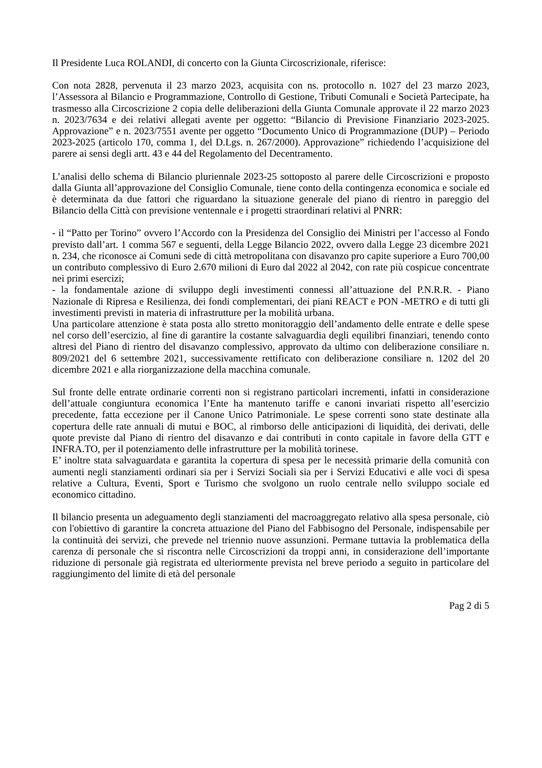Il Presidente Luca ROLANDI, di concerto con la Giunta Circoscrizionale, riferisce:
Con nota 2828, pervenuta il 23 marzo 2023, acquisita con ns. protocollo n. 1027 del 23 marzo 2023, l’Assessora al Bilancio e Programmazione, Controllo di Gestione, Tributi Comunali e Società Partecipate, ha trasmesso alla Circoscrizione 2 copia delle deliberazioni della Giunta Comunale approvate il 22 marzo 2023 n. 2023/7634 e dei relativi allegati avente per oggetto: “Bilancio di Previsione Finanziario 2023-2025. Approvazione” e n. 2023/7551 avente per oggetto “Documento Unico di Programmazione (DUP) – Periodo 2023-2025 (articolo 170, comma 1, del D.Lgs. n. 267/2000). Approvazione” richiedendo l’acquisizione del parere ai sensi degli artt. 43 e 44 del Regolamento del Decentramento.
L’analisi dello schema di Bilancio pluriennale 2023-25 sottoposto al parere delle Circoscrizioni e proposto dalla Giunta all’approvazione del Consiglio Comunale, tiene conto della contingenza economica e sociale ed è determinata da due fattori che riguardano la situazione generale del piano di rientro in pareggio del Bilancio della Città con previsione ventennale e i progetti straordinari relativi al PNRR:
- il “Patto per Torino” ovvero l’Accordo con la Presidenza del Consiglio dei Ministri per l’accesso al Fondo previsto dall’art. 1 comma 567 e seguenti, della Legge Bilancio 2022, ovvero dalla Legge 23 dicembre 2021 n. 234, che riconosce ai Comuni sede di città metropolitana con disavanzo pro capite superiore a Euro 700,00 un contributo complessivo di Euro 2.670 milioni di Euro dal 2022 al 2042, con rate più cospicue concentrate nei primi esercizi;
- la fondamentale azione di sviluppo degli investimenti connessi all’attuazione del P.N.R.R. - Piano Nazionale di Ripresa e Resilienza, dei fondi complementari, dei piani REACT e PON -METRO e di tutti gli investimenti previsti in materia di infrastrutture per la mobilità urbana.
Una particolare attenzione è stata posta allo stretto monitoraggio dell’andamento delle entrate e delle spese nel corso dell’esercizio, al fine di garantire la costante salvaguardia degli equilibri finanziari, tenendo conto altresì del Piano di rientro del disavanzo complessivo, approvato da ultimo con deliberazione consiliare n. 809/2021 del 6 settembre 2021, successivamente rettificato con deliberazione consiliare n. 1202 del 20 dicembre 2021 e alla riorganizzazione della macchina comunale.
Sul fronte delle entrate ordinarie correnti non si registrano particolari incrementi, infatti in considerazione dell’attuale congiuntura economica l’Ente ha mantenuto tariffe e canoni invariati rispetto all’esercizio precedente, fatta eccezione per il Canone Unico Patrimoniale. Le spese correnti sono state destinate alla copertura delle rate annuali di mutui e BOC, al rimborso delle anticipazioni di liquidità, dei derivati, delle quote previste dal Piano di rientro del disavanzo e dai contributi in conto capitale in favore della GTT e INFRA.TO, per il potenziamento delle infrastrutture per la mobilità torinese.
E’ inoltre stata salvaguardata e garantita la copertura di spesa per le necessità primarie della comunità con aumenti negli stanziamenti ordinari sia per i Servizi Sociali sia per i Servizi Educativi e alle voci di spesa relative a Cultura, Eventi, Sport e Turismo che svolgono un ruolo centrale nello sviluppo sociale ed economico cittadino.
Il bilancio presenta un adeguamento degli stanziamenti del macroaggregato relativo alla spesa personale, ciò con l'obiettivo di garantire la concreta attuazione del Piano del Fabbisogno del Personale, indispensabile per la continuità dei servizi, che prevede nel triennio nuove assunzioni. Permane tuttavia la problematica della carenza di personale che si riscontra nelle Circoscrizioni da troppi anni, in considerazione dell’importante riduzione di personale già registrata ed ulteriormente prevista nel breve periodo a seguito in particolare del raggiungimento del limite di età del personale
Pag 2 di 5